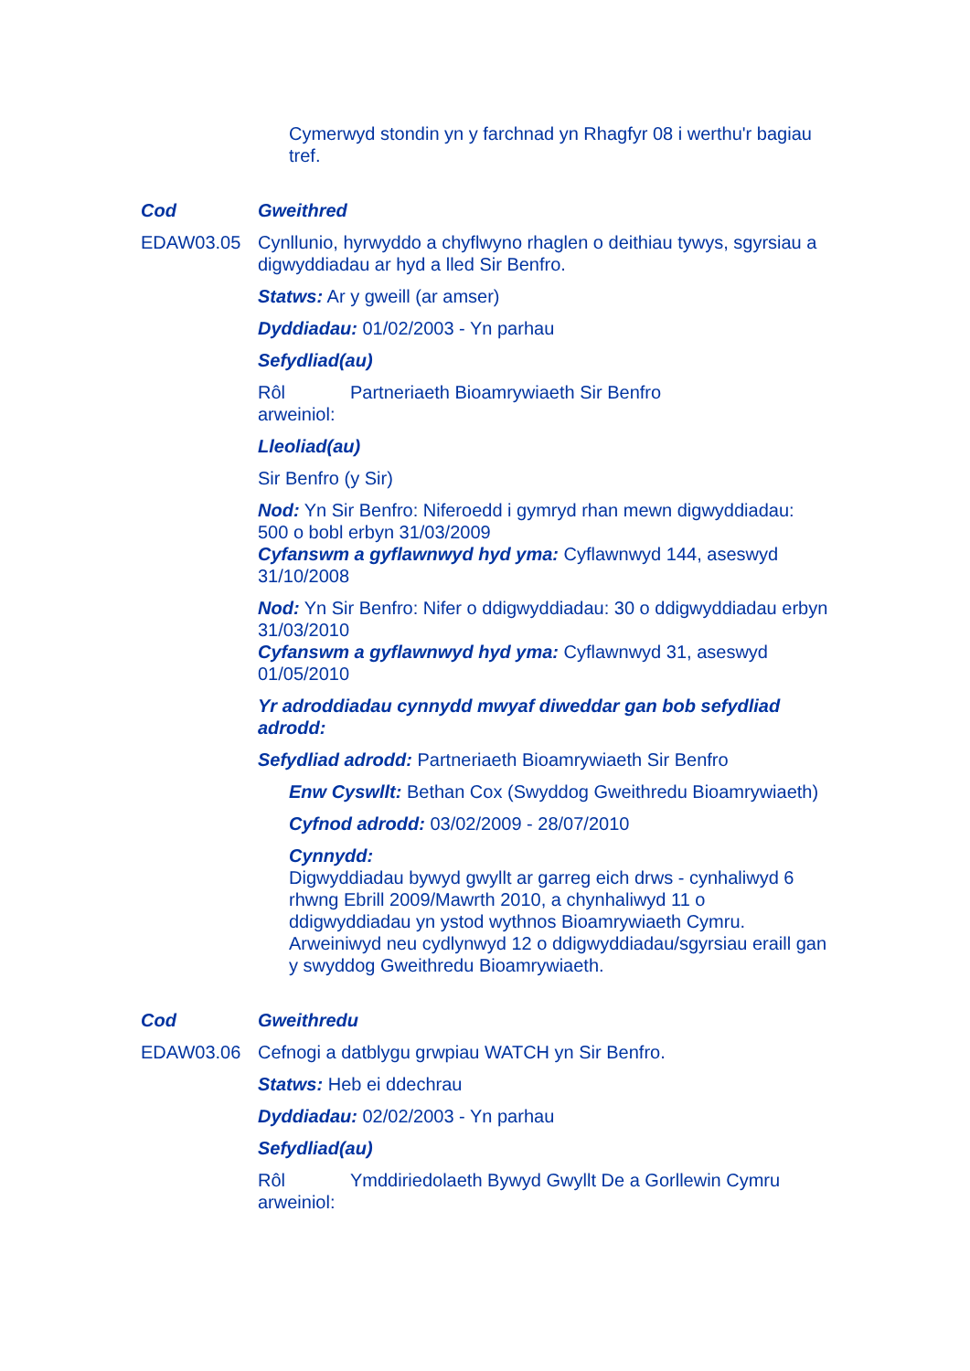Cymerwyd stondin yn y farchnad yn Rhagfyr 08 i werthu'r bagiau tref.
Cod Gweithred
EDAW03.05 Cynllunio, hyrwyddo a chyflwyno rhaglen o deithiau tywys, sgyrsiau a digwyddiadau ar hyd a lled Sir Benfro.
Statws: Ar y gweill (ar amser)
Dyddiadau: 01/02/2003 - Yn parhau
Sefydliad(au)
Rôl arweiniol: Partneriaeth Bioamrywiaeth Sir Benfro
Lleoliad(au)
Sir Benfro (y Sir)
Nod: Yn Sir Benfro: Niferoedd i gymryd rhan mewn digwyddiadau: 500 o bobl erbyn 31/03/2009
Cyfanswm a gyflawnwyd hyd yma: Cyflawnwyd 144, aseswyd 31/10/2008
Nod: Yn Sir Benfro: Nifer o ddigwyddiadau: 30 o ddigwyddiadau erbyn 31/03/2010
Cyfanswm a gyflawnwyd hyd yma: Cyflawnwyd 31, aseswyd 01/05/2010
Yr adroddiadau cynnydd mwyaf diweddar gan bob sefydliad adrodd:
Sefydliad adrodd: Partneriaeth Bioamrywiaeth Sir Benfro
Enw Cyswllt: Bethan Cox (Swyddog Gweithredu Bioamrywiaeth)
Cyfnod adrodd: 03/02/2009 - 28/07/2010
Cynnydd:
Digwyddiadau bywyd gwyllt ar garreg eich drws - cynhaliwyd 6 rhwng Ebrill 2009/Mawrth 2010, a chynhaliwyd 11 o ddigwyddiadau yn ystod wythnos Bioamrywiaeth Cymru. Arweiniwyd neu cydlynwyd 12 o ddigwyddiadau/sgyrsiau eraill gan y swyddog Gweithredu Bioamrywiaeth.
Cod Gweithredu
EDAW03.06 Cefnogi a datblygu grwpiau WATCH yn Sir Benfro.
Statws: Heb ei ddechrau
Dyddiadau: 02/02/2003 - Yn parhau
Sefydliad(au)
Rôl arweiniol: Ymddiriedolaeth Bywyd Gwyllt De a Gorllewin Cymru